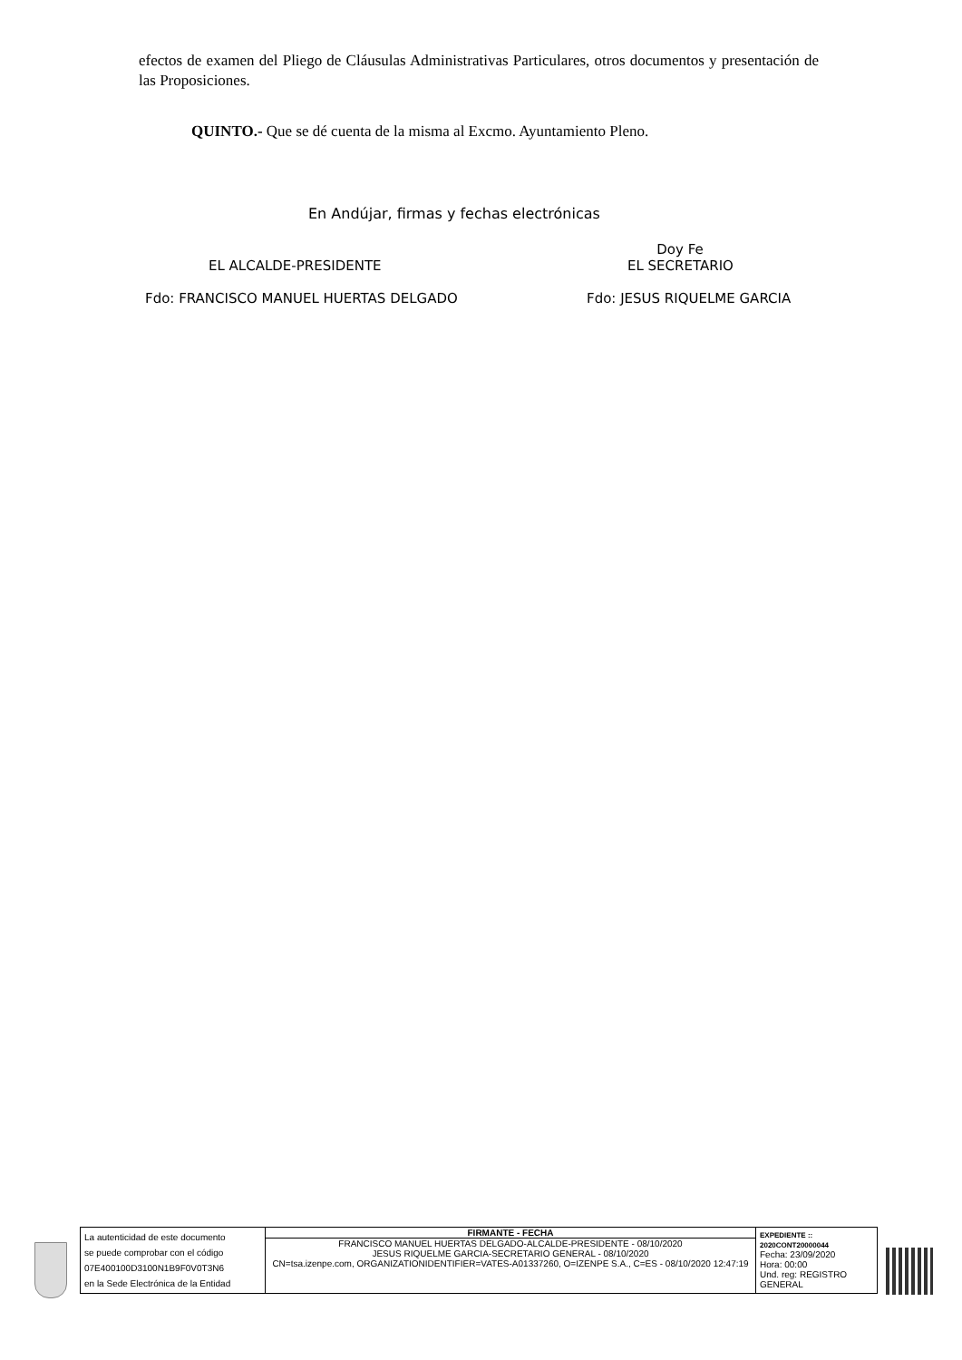efectos de examen del Pliego de Cláusulas Administrativas Particulares, otros documentos y presentación de las Proposiciones.
QUINTO.- Que se dé cuenta de la misma al Excmo. Ayuntamiento Pleno.
En Andújar, firmas y fechas electrónicas
Doy Fe
EL ALCALDE-PRESIDENTE EL SECRETARIO
Fdo: FRANCISCO MANUEL HUERTAS DELGADO
Fdo: JESUS RIQUELME GARCIA
| La autenticidad de este documento se puede comprobar con el código 07E400100D3100N1B9F0V0T3N6 en la Sede Electrónica de la Entidad | FIRMANTE - FECHA FRANCISCO MANUEL HUERTAS DELGADO-ALCALDE-PRESIDENTE - 08/10/2020 JESUS RIQUELME GARCIA-SECRETARIO GENERAL - 08/10/2020 CN=tsa.izenpe.com, ORGANIZATIONIDENTIFIER=VATES-A01337260, O=IZENPE S.A., C=ES - 08/10/2020 12:47:19 | EXPEDIENTE :: 2020CONT20000044 Fecha: 23/09/2020 Hora: 00:00 Und. reg: REGISTRO GENERAL |